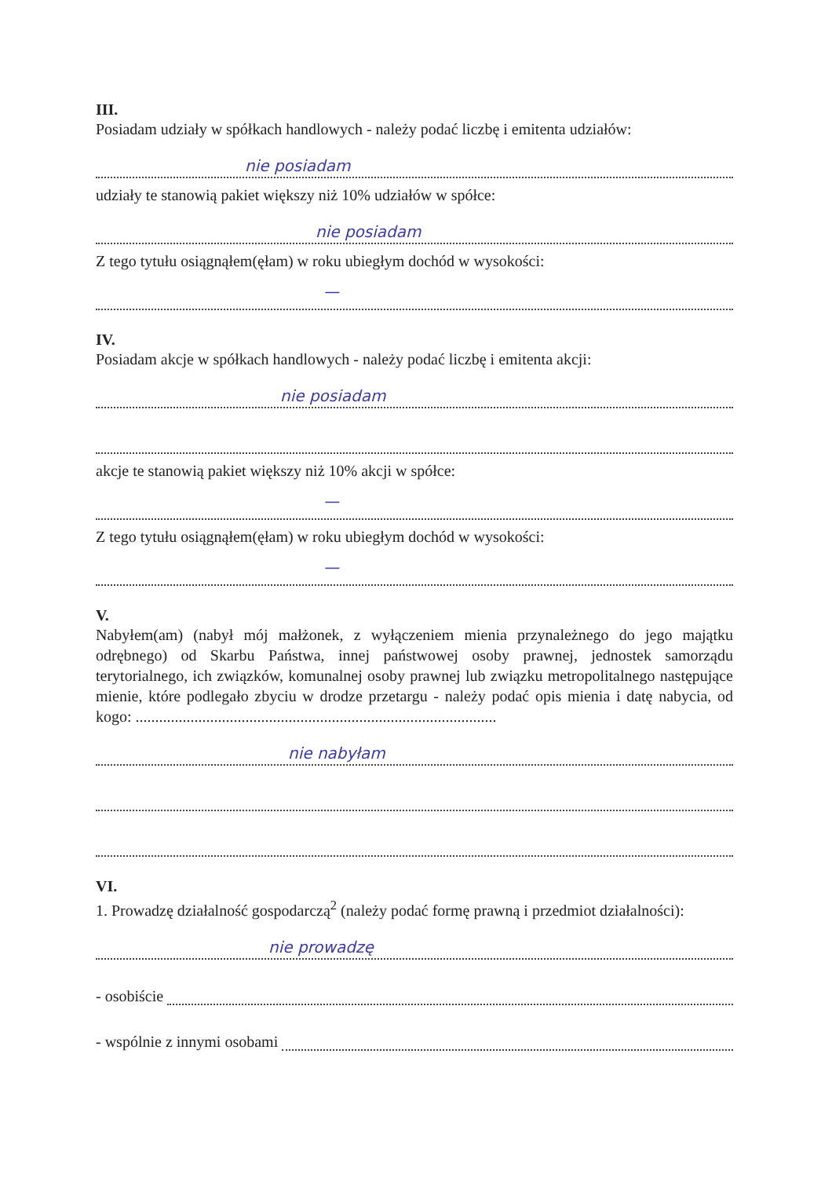III.
Posiadam udziały w spółkach handlowych - należy podać liczbę i emitenta udziałów:
nie posiadam
udziały te stanowią pakiet większy niż 10% udziałów w spółce:
nie posiadam
Z tego tytułu osiągnąłem(ęłam) w roku ubiegłym dochód w wysokości:
—
IV.
Posiadam akcje w spółkach handlowych - należy podać liczbę i emitenta akcji:
nie posiadam
akcje te stanowią pakiet większy niż 10% akcji w spółce:
—
Z tego tytułu osiągnąłem(ęłam) w roku ubiegłym dochód w wysokości:
—
V.
Nabyłem(am) (nabył mój małżonek, z wyłączeniem mienia przynależnego do jego majątku odrębnego) od Skarbu Państwa, innej państwowej osoby prawnej, jednostek samorządu terytorialnego, ich związków, komunalnej osoby prawnej lub związku metropolitalnego następujące mienie, które podlegało zbyciu w drodze przetargu - należy podać opis mienia i datę nabycia, od kogo: ............................................................................................
nie nabyłam
VI.
1. Prowadzę działalność gospodarczą<sup>2</sup> (należy podać formę prawną i przedmiot działalności):
nie prowadzę
- osobiście
- wspólnie z innymi osobami